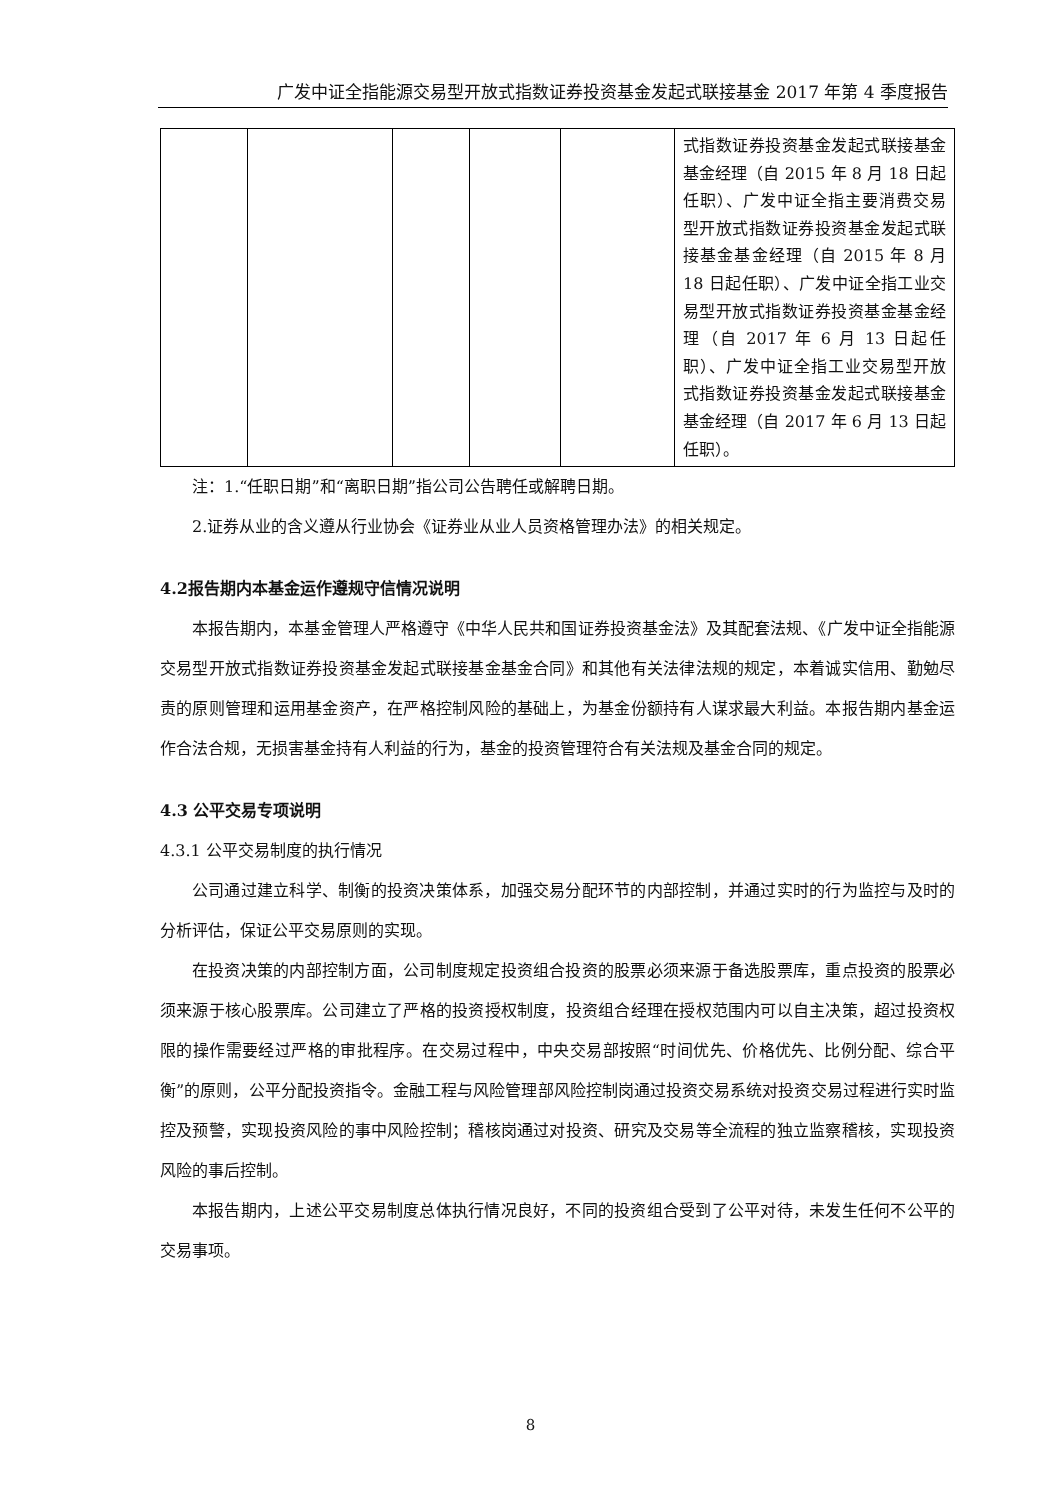广发中证全指能源交易型开放式指数证券投资基金发起式联接基金 2017 年第 4 季度报告
| | | | | | 式指数证券投资基金发起式联接基金基金经理（自 2015 年 8 月 18 日起任职）、广发中证全指主要消费交易型开放式指数证券投资基金发起式联接基金基金经理（自 2015 年 8 月 18 日起任职）、广发中证全指工业交易型开放式指数证券投资基金基金经理（自 2017 年 6 月 13 日起任职）、广发中证全指工业交易型开放式指数证券投资基金发起式联接基金基金经理（自 2017 年 6 月 13 日起任职）。 |
注：1.“任职日期”和“离职日期”指公司公告聘任或解聘日期。
2.证券从业的含义遵从行业协会《证券业从业人员资格管理办法》的相关规定。
4.2报告期内本基金运作遵规守信情况说明
本报告期内，本基金管理人严格遵守《中华人民共和国证券投资基金法》及其配套法规、《广发中证全指能源交易型开放式指数证券投资基金发起式联接基金基金合同》和其他有关法律法规的规定，本着诚实信用、勤勉尽责的原则管理和运用基金资产，在严格控制风险的基础上，为基金份额持有人谋求最大利益。本报告期内基金运作合法合规，无损害基金持有人利益的行为，基金的投资管理符合有关法规及基金合同的规定。
4.3 公平交易专项说明
4.3.1 公平交易制度的执行情况
公司通过建立科学、制衡的投资决策体系，加强交易分配环节的内部控制，并通过实时的行为监控与及时的分析评估，保证公平交易原则的实现。
在投资决策的内部控制方面，公司制度规定投资组合投资的股票必须来源于备选股票库，重点投资的股票必须来源于核心股票库。公司建立了严格的投资授权制度，投资组合经理在授权范围内可以自主决策，超过投资权限的操作需要经过严格的审批程序。在交易过程中，中央交易部按照“时间优先、价格优先、比例分配、综合平衡”的原则，公平分配投资指令。金融工程与风险管理部风险控制岗通过投资交易系统对投资交易过程进行实时监控及预警，实现投资风险的事中风险控制；稽核岗通过对投资、研究及交易等全流程的独立监察稽核，实现投资风险的事后控制。
本报告期内，上述公平交易制度总体执行情况良好，不同的投资组合受到了公平对待，未发生任何不公平的交易事项。
8